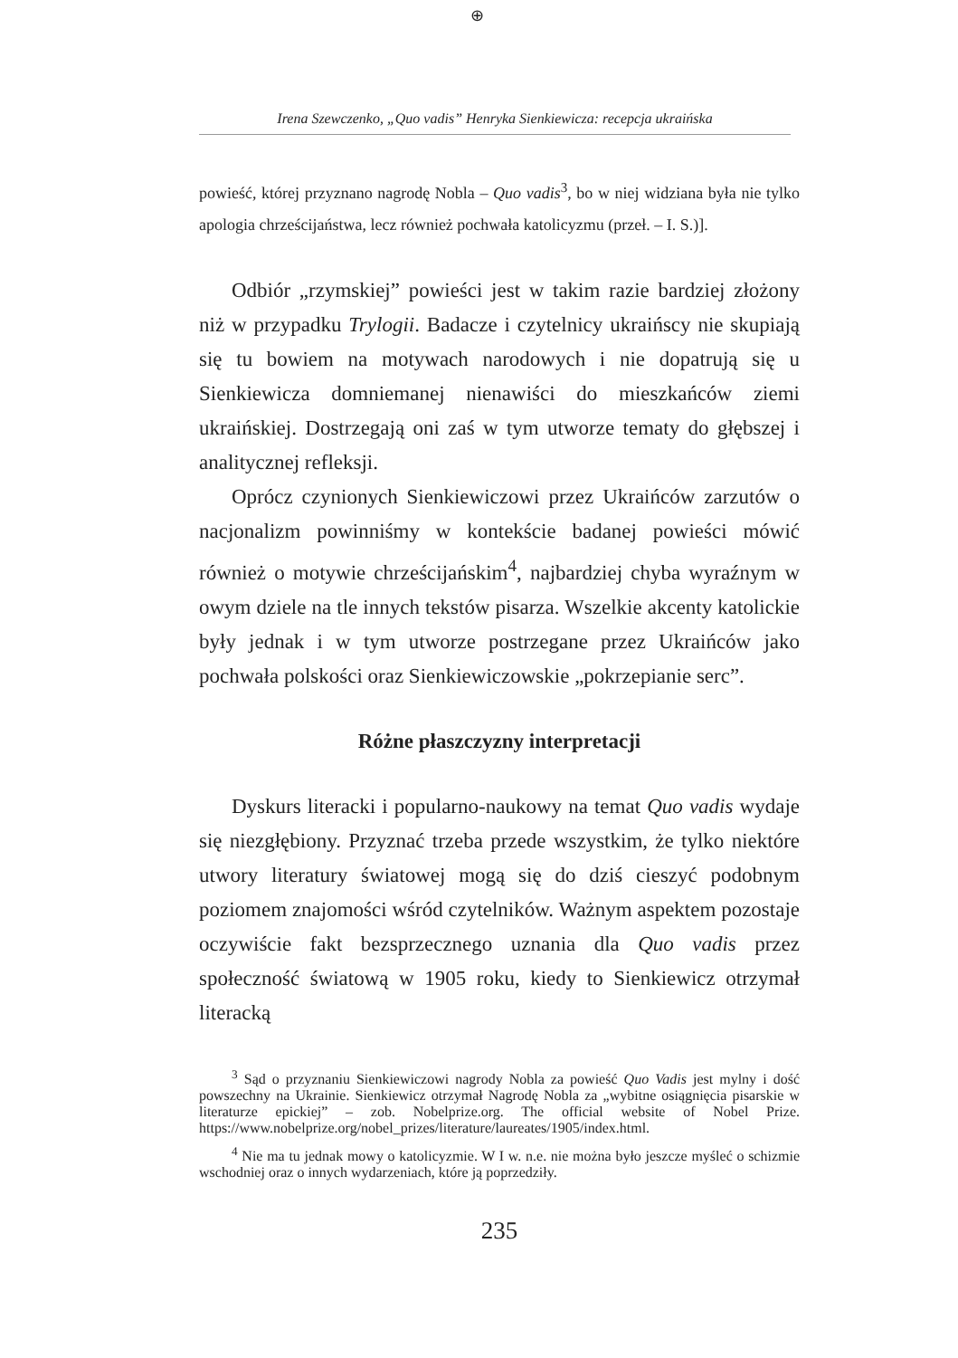⊕
Irena Szewczenko, „Quo vadis” Henryka Sienkiewicza: recepcja ukraińska
powieść, której przyznano nagrodę Nobla – Quo vadis<sup>3</sup>, bo w niej widziana była nie tylko apologia chrześcijaństwa, lecz również pochwała katolicyzmu (przeł. – I. S.)].
Odbiór „rzymskiej” powieści jest w takim razie bardziej złożony niż w przypadku Trylogii. Badacze i czytelnicy ukraińscy nie skupiają się tu bowiem na motywach narodowych i nie dopatrują się u Sienkiewicza domniemanej nienawiści do mieszkańców ziemi ukraińskiej. Dostrzegają oni zaś w tym utworze tematy do głębszej i analitycznej refleksji.
Oprócz czynionych Sienkiewiczowi przez Ukraińców zarzutów o nacjonalizm powinniśmy w kontekście badanej powieści mówić również o motywie chrześcijańskim<sup>4</sup>, najbardziej chyba wyraźnym w owym dziele na tle innych tekstów pisarza. Wszelkie akcenty katolickie były jednak i w tym utworze postrzegane przez Ukraińców jako pochwała polskości oraz Sienkiewiczowskie „pokrzepianie serc”.
Różne płaszczyzny interpretacji
Dyskurs literacki i popularno-naukowy na temat Quo vadis wydaje się niezgłębiony. Przyznać trzeba przede wszystkim, że tylko niektóre utwory literatury światowej mogą się do dziś cieszyć podobnym poziomem znajomości wśród czytelników. Ważnym aspektem pozostaje oczywiście fakt bezsprzecznego uznania dla Quo vadis przez społeczność światową w 1905 roku, kiedy to Sienkiewicz otrzymał literacką
<sup>3</sup> Sąd o przyznaniu Sienkiewiczowi nagrody Nobla za powieść Quo Vadis jest mylny i dość powszechny na Ukrainie. Sienkiewicz otrzymał Nagrodę Nobla za „wybitne osiągnięcia pisarskie w literaturze epickiej” – zob. Nobelprize.org. The official website of Nobel Prize. https://www.nobelprize.org/nobel_prizes/literature/laureates/1905/index.html.
<sup>4</sup> Nie ma tu jednak mowy o katolicyzmie. W I w. n.e. nie można było jeszcze myśleć o schizmie wschodniej oraz o innych wydarzeniach, które ją poprzedziły.
235